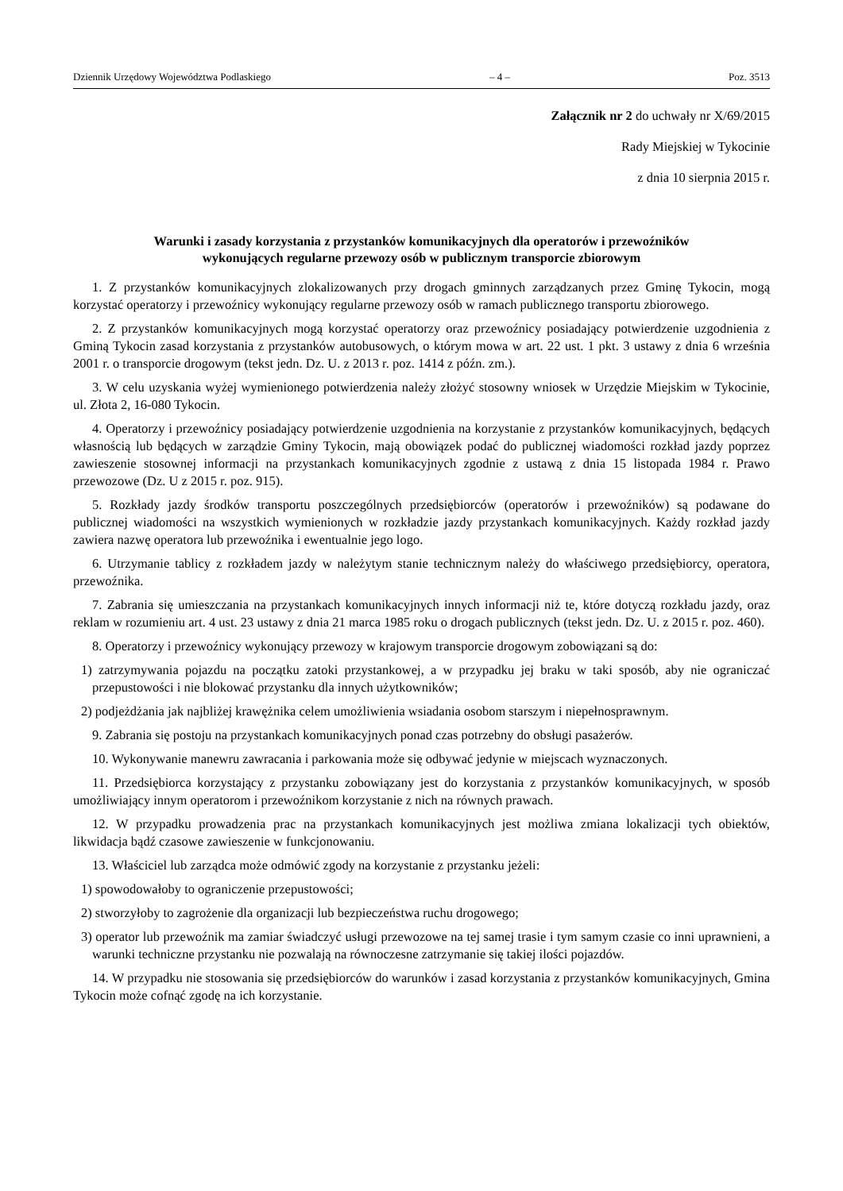Dziennik Urzędowy Województwa Podlaskiego – 4 – Poz. 3513
Załącznik nr 2 do uchwały nr X/69/2015
Rady Miejskiej w Tykocinie
z dnia 10 sierpnia 2015 r.
Warunki i zasady korzystania z przystanków komunikacyjnych dla operatorów i przewoźników
wykonujących regularne przewozy osób w publicznym transporcie zbiorowym
1. Z przystanków komunikacyjnych zlokalizowanych przy drogach gminnych zarządzanych przez Gminę Tykocin, mogą korzystać operatorzy i przewoźnicy wykonujący regularne przewozy osób w ramach publicznego transportu zbiorowego.
2. Z przystanków komunikacyjnych mogą korzystać operatorzy oraz przewoźnicy posiadający potwierdzenie uzgodnienia z Gminą Tykocin zasad korzystania z przystanków autobusowych, o którym mowa w art. 22 ust. 1 pkt. 3 ustawy z dnia 6 września 2001 r. o transporcie drogowym (tekst jedn. Dz. U. z 2013 r. poz. 1414 z późn. zm.).
3. W celu uzyskania wyżej wymienionego potwierdzenia należy złożyć stosowny wniosek w Urzędzie Miejskim w Tykocinie, ul. Złota 2, 16-080 Tykocin.
4. Operatorzy i przewoźnicy posiadający potwierdzenie uzgodnienia na korzystanie z przystanków komunikacyjnych, będących własnością lub będących w zarządzie Gminy Tykocin, mają obowiązek podać do publicznej wiadomości rozkład jazdy poprzez zawieszenie stosownej informacji na przystankach komunikacyjnych zgodnie z ustawą z dnia 15 listopada 1984 r. Prawo przewozowe (Dz. U z 2015 r. poz. 915).
5. Rozkłady jazdy środków transportu poszczególnych przedsiębiorców (operatorów i przewoźników) są podawane do publicznej wiadomości na wszystkich wymienionych w rozkładzie jazdy przystankach komunikacyjnych. Każdy rozkład jazdy zawiera nazwę operatora lub przewoźnika i ewentualnie jego logo.
6. Utrzymanie tablicy z rozkładem jazdy w należytym stanie technicznym należy do właściwego przedsiębiorcy, operatora, przewoźnika.
7. Zabrania się umieszczania na przystankach komunikacyjnych innych informacji niż te, które dotyczą rozkładu jazdy, oraz reklam w rozumieniu art. 4 ust. 23 ustawy z dnia 21 marca 1985 roku o drogach publicznych (tekst jedn. Dz. U. z 2015 r. poz. 460).
8. Operatorzy i przewoźnicy wykonujący przewozy w krajowym transporcie drogowym zobowiązani są do:
1) zatrzymywania pojazdu na początku zatoki przystankowej, a w przypadku jej braku w taki sposób, aby nie ograniczać przepustowości i nie blokować przystanku dla innych użytkowników;
2) podjeżdżania jak najbliżej krawężnika celem umożliwienia wsiadania osobom starszym i niepełnosprawnym.
9. Zabrania się postoju na przystankach komunikacyjnych ponad czas potrzebny do obsługi pasażerów.
10. Wykonywanie manewru zawracania i parkowania może się odbywać jedynie w miejscach wyznaczonych.
11. Przedsiębiorca korzystający z przystanku zobowiązany jest do korzystania z przystanków komunikacyjnych, w sposób umożliwiający innym operatorom i przewoźnikom korzystanie z nich na równych prawach.
12. W przypadku prowadzenia prac na przystankach komunikacyjnych jest możliwa zmiana lokalizacji tych obiektów, likwidacja bądź czasowe zawieszenie w funkcjonowaniu.
13. Właściciel lub zarządca może odmówić zgody na korzystanie z przystanku jeżeli:
1) spowodowałoby to ograniczenie przepustowości;
2) stworzyłoby to zagrożenie dla organizacji lub bezpieczeństwa ruchu drogowego;
3) operator lub przewoźnik ma zamiar świadczyć usługi przewozowe na tej samej trasie i tym samym czasie co inni uprawnieni, a warunki techniczne przystanku nie pozwalają na równoczesne zatrzymanie się takiej ilości pojazdów.
14. W przypadku nie stosowania się przedsiębiorców do warunków i zasad korzystania z przystanków komunikacyjnych, Gmina Tykocin może cofnąć zgodę na ich korzystanie.